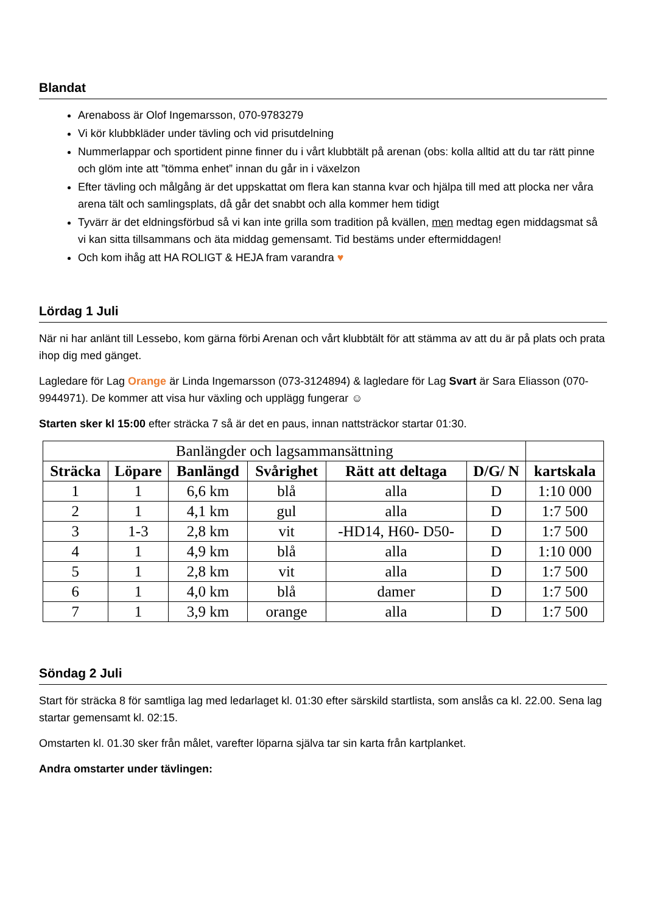Blandat
Arenaboss är Olof Ingemarsson, 070-9783279
Vi kör klubbkläder under tävling och vid prisutdelning
Nummerlappar och sportident pinne finner du i vårt klubbtält på arenan (obs: kolla alltid att du tar rätt pinne och glöm inte att ”tömma enhet” innan du går in i växelzon
Efter tävling och målgång är det uppskattat om flera kan stanna kvar och hjälpa till med att plocka ner våra arena tält och samlingsplats, då går det snabbt och alla kommer hem tidigt
Tyvärr är det eldningsförbud så vi kan inte grilla som tradition på kvällen, men medtag egen middagsmat så vi kan sitta tillsammans och äta middag gemensamt. Tid bestäms under eftermiddagen!
Och kom ihåg att HA ROLIGT & HEJA fram varandra ♥
Lördag 1 Juli
När ni har anlänt till Lessebo, kom gärna förbi Arenan och vårt klubbtält för att stämma av att du är på plats och prata ihop dig med gänget.
Lagledare för Lag Orange är Linda Ingemarsson (073-3124894) & lagledare för Lag Svart är Sara Eliasson (070-9944971). De kommer att visa hur växling och upplägg fungerar ☺
Starten sker kl 15:00 efter sträcka 7 så är det en paus, innan nattsträckor startar 01:30.
| Banlängder och lagsammansättning | | | | | | |
| Sträcka | Löpare | Banlängd | Svårighet | Rätt att deltaga | D/G/ N | kartskala |
| 1 | 1 | 6,6 km | blå | alla | D | 1:10 000 |
| 2 | 1 | 4,1 km | gul | alla | D | 1:7 500 |
| 3 | 1-3 | 2,8 km | vit | -HD14, H60- D50- | D | 1:7 500 |
| 4 | 1 | 4,9 km | blå | alla | D | 1:10 000 |
| 5 | 1 | 2,8 km | vit | alla | D | 1:7 500 |
| 6 | 1 | 4,0 km | blå | damer | D | 1:7 500 |
| 7 | 1 | 3,9 km | orange | alla | D | 1:7 500 |
Söndag 2 Juli
Start för sträcka 8 för samtliga lag med ledarlaget kl. 01:30 efter särskild startlista, som anslås ca kl. 22.00. Sena lag startar gemensamt kl. 02:15.
Omstarten kl. 01.30 sker från målet, varefter löparna själva tar sin karta från kartplanket.
Andra omstarter under tävlingen: